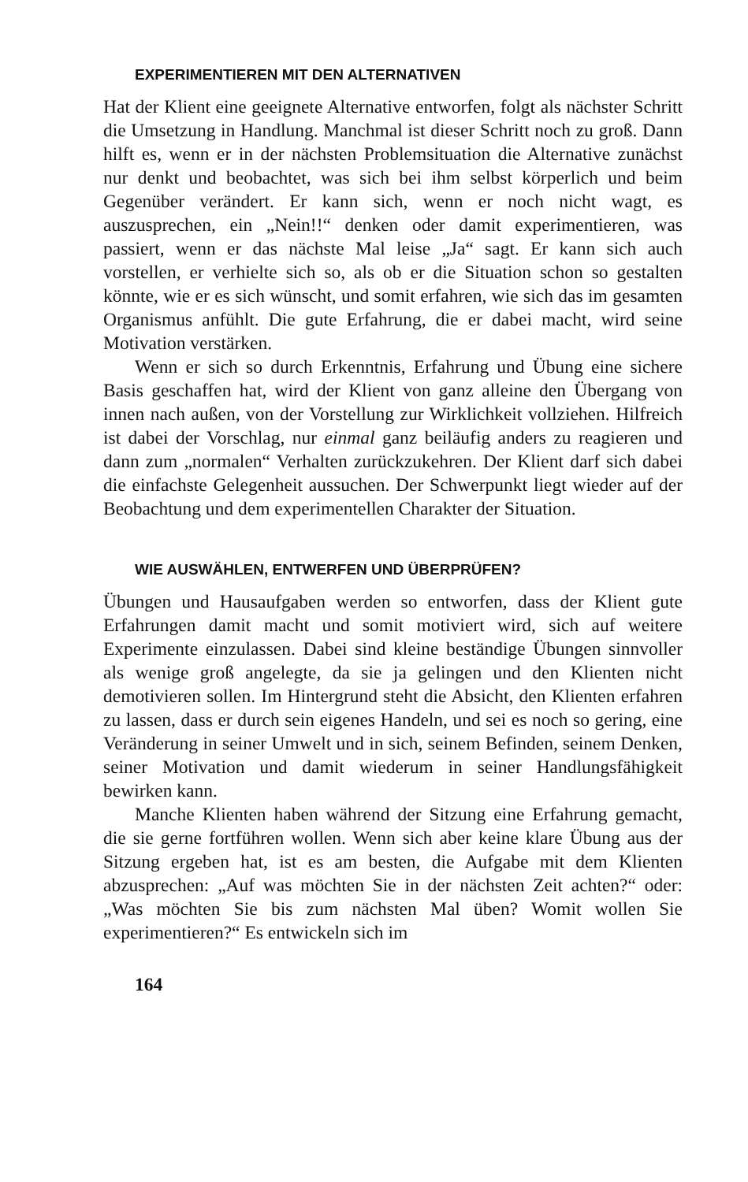EXPERIMENTIEREN MIT DEN ALTERNATIVEN
Hat der Klient eine geeignete Alternative entworfen, folgt als nächster Schritt die Umsetzung in Handlung. Manchmal ist dieser Schritt noch zu groß. Dann hilft es, wenn er in der nächsten Problemsituation die Alternative zunächst nur denkt und beobachtet, was sich bei ihm selbst körperlich und beim Gegenüber verändert. Er kann sich, wenn er noch nicht wagt, es auszusprechen, ein „Nein!!“ denken oder damit experimentieren, was passiert, wenn er das nächste Mal leise „Ja“ sagt. Er kann sich auch vorstellen, er verhielte sich so, als ob er die Situation schon so gestalten könnte, wie er es sich wünscht, und somit erfahren, wie sich das im gesamten Organismus anfühlt. Die gute Erfahrung, die er dabei macht, wird seine Motivation verstärken.
Wenn er sich so durch Erkenntnis, Erfahrung und Übung eine sichere Basis geschaffen hat, wird der Klient von ganz alleine den Übergang von innen nach außen, von der Vorstellung zur Wirklichkeit vollziehen. Hilfreich ist dabei der Vorschlag, nur einmal ganz beiläufig anders zu reagieren und dann zum „normalen“ Verhalten zurückzukehren. Der Klient darf sich dabei die einfachste Gelegenheit aussuchen. Der Schwerpunkt liegt wieder auf der Beobachtung und dem experimentellen Charakter der Situation.
WIE AUSWÄHLEN, ENTWERFEN UND ÜBERPRÜFEN?
Übungen und Hausaufgaben werden so entworfen, dass der Klient gute Erfahrungen damit macht und somit motiviert wird, sich auf weitere Experimente einzulassen. Dabei sind kleine beständige Übungen sinnvoller als wenige groß angelegte, da sie ja gelingen und den Klienten nicht demotivieren sollen. Im Hintergrund steht die Absicht, den Klienten erfahren zu lassen, dass er durch sein eigenes Handeln, und sei es noch so gering, eine Veränderung in seiner Umwelt und in sich, seinem Befinden, seinem Denken, seiner Motivation und damit wiederum in seiner Handlungsfähigkeit bewirken kann.
Manche Klienten haben während der Sitzung eine Erfahrung gemacht, die sie gerne fortführen wollen. Wenn sich aber keine klare Übung aus der Sitzung ergeben hat, ist es am besten, die Aufgabe mit dem Klienten abzusprechen: „Auf was möchten Sie in der nächsten Zeit achten?“ oder: „Was möchten Sie bis zum nächsten Mal üben? Womit wollen Sie experimentieren?“ Es entwickeln sich im
164